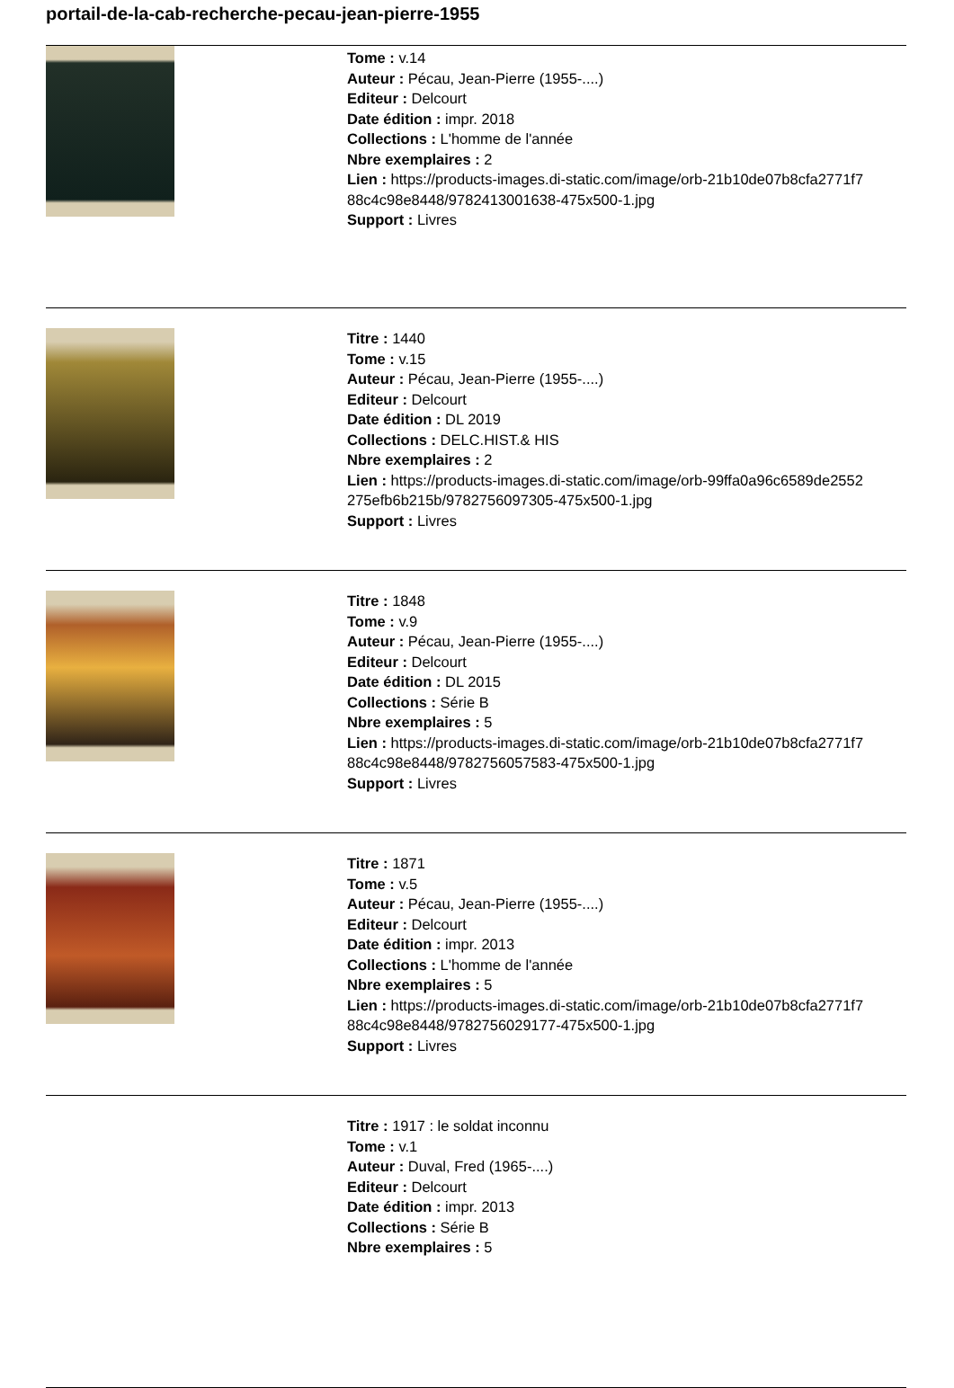portail-de-la-cab-recherche-pecau-jean-pierre-1955
Tome : v.14
Auteur : Pécau, Jean-Pierre (1955-....)
Editeur : Delcourt
Date édition : impr. 2018
Collections : L'homme de l'année
Nbre exemplaires : 2
Lien : https://products-images.di-static.com/image/orb-21b10de07b8cfa2771f7
88c4c98e8448/9782413001638-475x500-1.jpg
Support : Livres
Titre : 1440
Tome : v.15
Auteur : Pécau, Jean-Pierre (1955-....)
Editeur : Delcourt
Date édition : DL 2019
Collections : DELC.HIST.& HIS
Nbre exemplaires : 2
Lien : https://products-images.di-static.com/image/orb-99ffa0a96c6589de2552
275efb6b215b/9782756097305-475x500-1.jpg
Support : Livres
Titre : 1848
Tome : v.9
Auteur : Pécau, Jean-Pierre (1955-....)
Editeur : Delcourt
Date édition : DL 2015
Collections : Série B
Nbre exemplaires : 5
Lien : https://products-images.di-static.com/image/orb-21b10de07b8cfa2771f7
88c4c98e8448/9782756057583-475x500-1.jpg
Support : Livres
Titre : 1871
Tome : v.5
Auteur : Pécau, Jean-Pierre (1955-....)
Editeur : Delcourt
Date édition : impr. 2013
Collections : L'homme de l'année
Nbre exemplaires : 5
Lien : https://products-images.di-static.com/image/orb-21b10de07b8cfa2771f7
88c4c98e8448/9782756029177-475x500-1.jpg
Support : Livres
Titre : 1917 : le soldat inconnu
Tome : v.1
Auteur : Duval, Fred (1965-....)
Editeur : Delcourt
Date édition : impr. 2013
Collections : Série B
Nbre exemplaires : 5